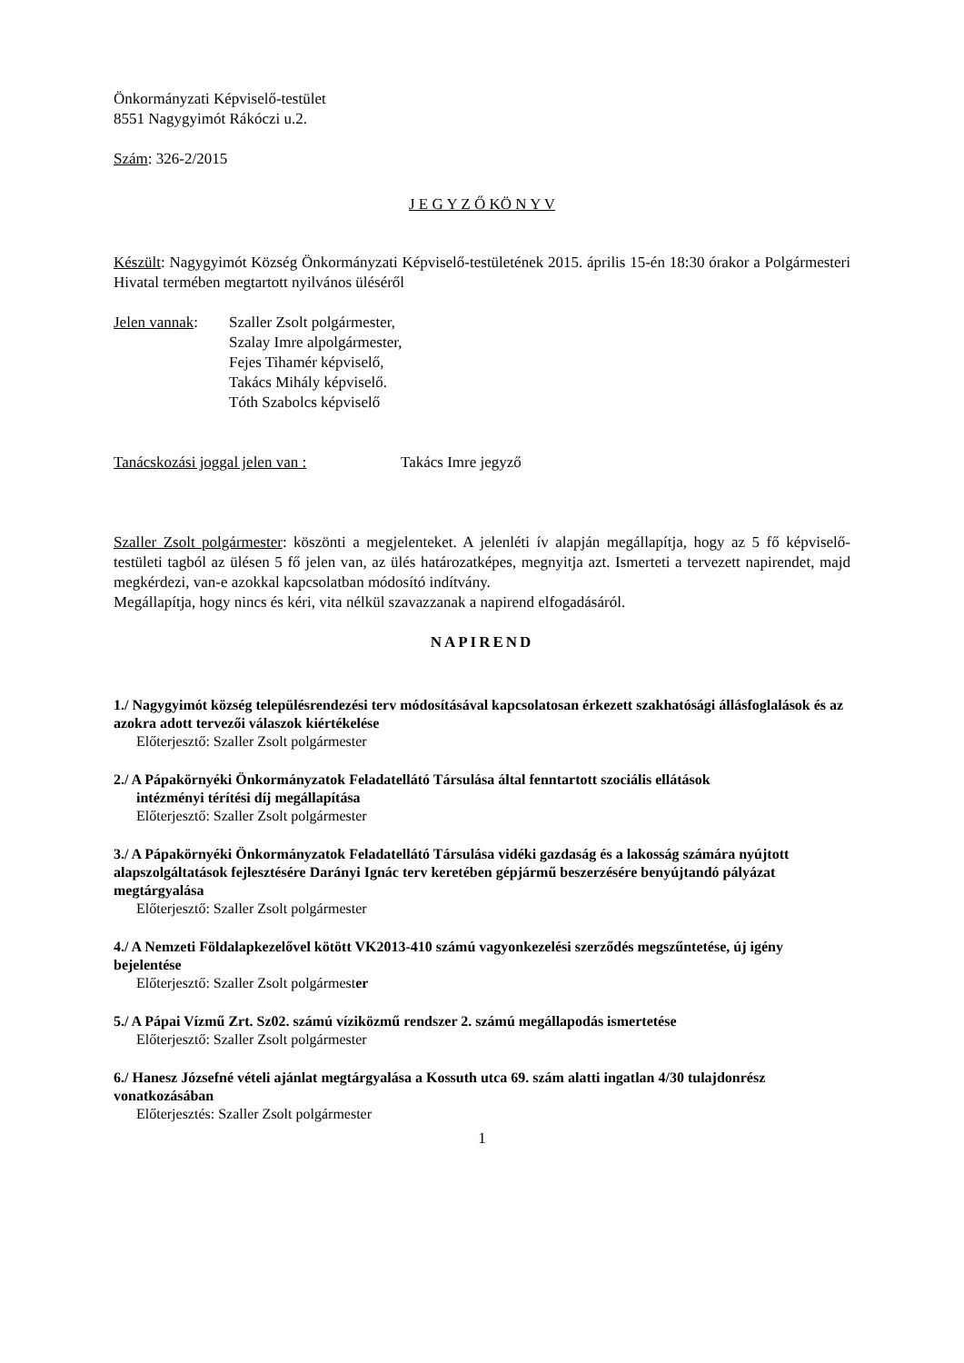Önkormányzati Képviselő-testület
8551 Nagygyimót Rákóczi u.2.
Szám: 326-2/2015
J E G Y Z Ő KÖ N Y V
Készült: Nagygyimót Község Önkormányzati Képviselő-testületének 2015. április 15-én 18:30 órakor a Polgármesteri Hivatal termében megtartott nyilvános üléséről
Jelen vannak:
Szaller Zsolt polgármester,
Szalay Imre alpolgármester,
Fejes Tihamér képviselő,
Takács Mihály képviselő.
Tóth Szabolcs képviselő
Tanácskozási joggal jelen van :
Takács Imre jegyző
Szaller Zsolt polgármester: köszönti a megjelenteket. A jelenléti ív alapján megállapítja, hogy az 5 fő képviselő-testületi tagból az ülésen 5 fő jelen van, az ülés határozatképes, megnyitja azt. Ismerteti a tervezett napirendet, majd megkérdezi, van-e azokkal kapcsolatban módosító indítvány.
Megállapítja, hogy nincs és kéri, vita nélkül szavazzanak a napirend elfogadásáról.
NAPIREND
1./ Nagygyimót község településrendezési terv módosításával kapcsolatosan érkezett szakhatósági állásfoglalások és az azokra adott tervezői válaszok kiértékelése
Előterjesztő: Szaller Zsolt polgármester
2./ A Pápakörnyéki Önkormányzatok Feladatellátó Társulása által fenntartott szociális ellátások
intézményi térítési díj megállapítása
Előterjesztő: Szaller Zsolt polgármester
3./ A Pápakörnyéki Önkormányzatok Feladatellátó Társulása vidéki gazdaság és a lakosság számára nyújtott alapszolgáltatások fejlesztésére Darányi Ignác terv keretében gépjármű beszerzésére benyújtandó pályázat megtárgyalása
Előterjesztő: Szaller Zsolt polgármester
4./ A Nemzeti Földalapkezelővel kötött VK2013-410 számú vagyonkezelési szerződés megszűntetése, új igény bejelentése
Előterjesztő: Szaller Zsolt polgármester
5./ A Pápai Vízmű Zrt. Sz02. számú víziközmű rendszer 2. számú megállapodás ismertetése
Előterjesztő: Szaller Zsolt polgármester
6./ Hanesz Józsefné vételi ajánlat megtárgyalása a Kossuth utca 69. szám alatti ingatlan 4/30 tulajdonrész vonatkozásában
Előterjesztés: Szaller Zsolt polgármester
1